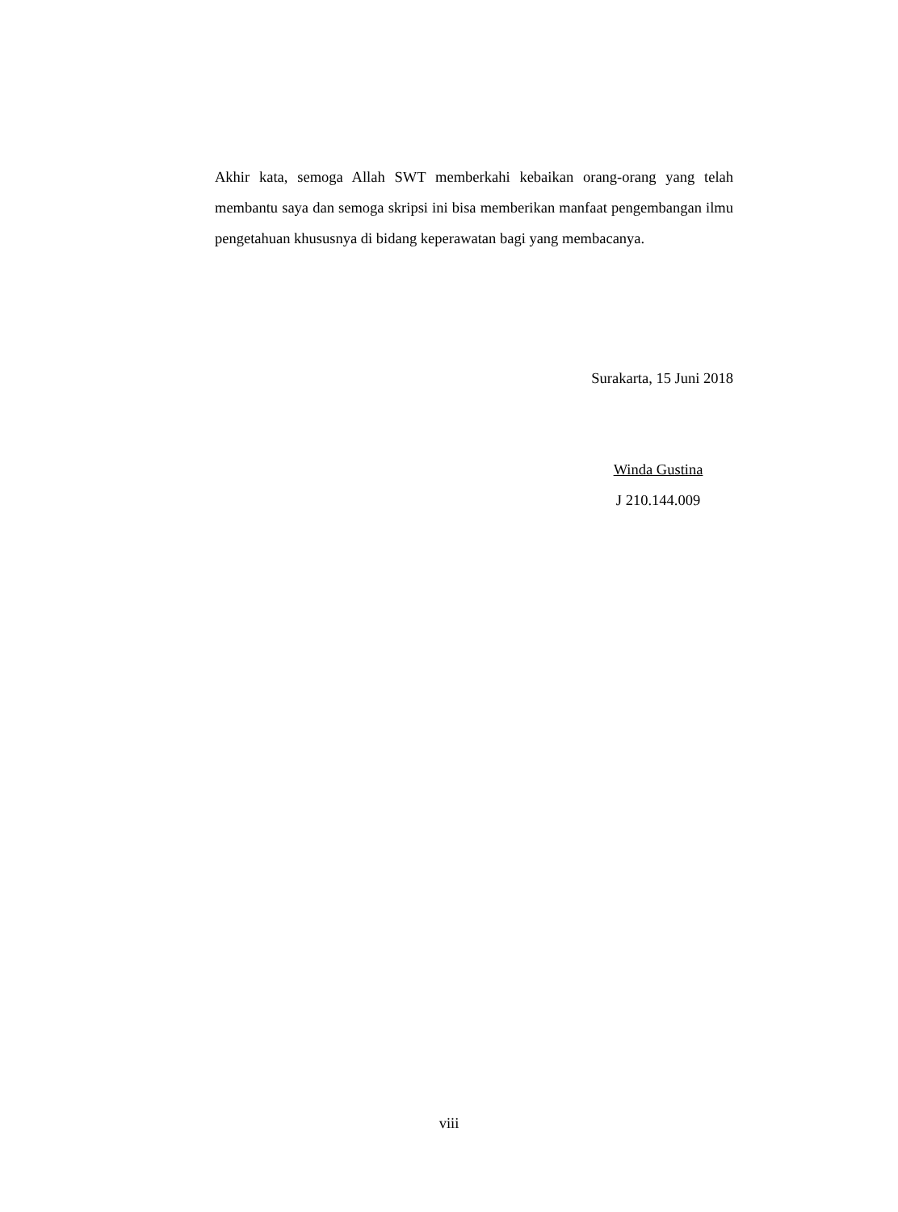Akhir kata, semoga Allah SWT memberkahi kebaikan orang-orang yang telah membantu saya dan semoga skripsi ini bisa memberikan manfaat pengembangan ilmu pengetahuan khususnya di bidang keperawatan bagi yang membacanya.
Surakarta, 15 Juni 2018
Winda Gustina
J 210.144.009
viii